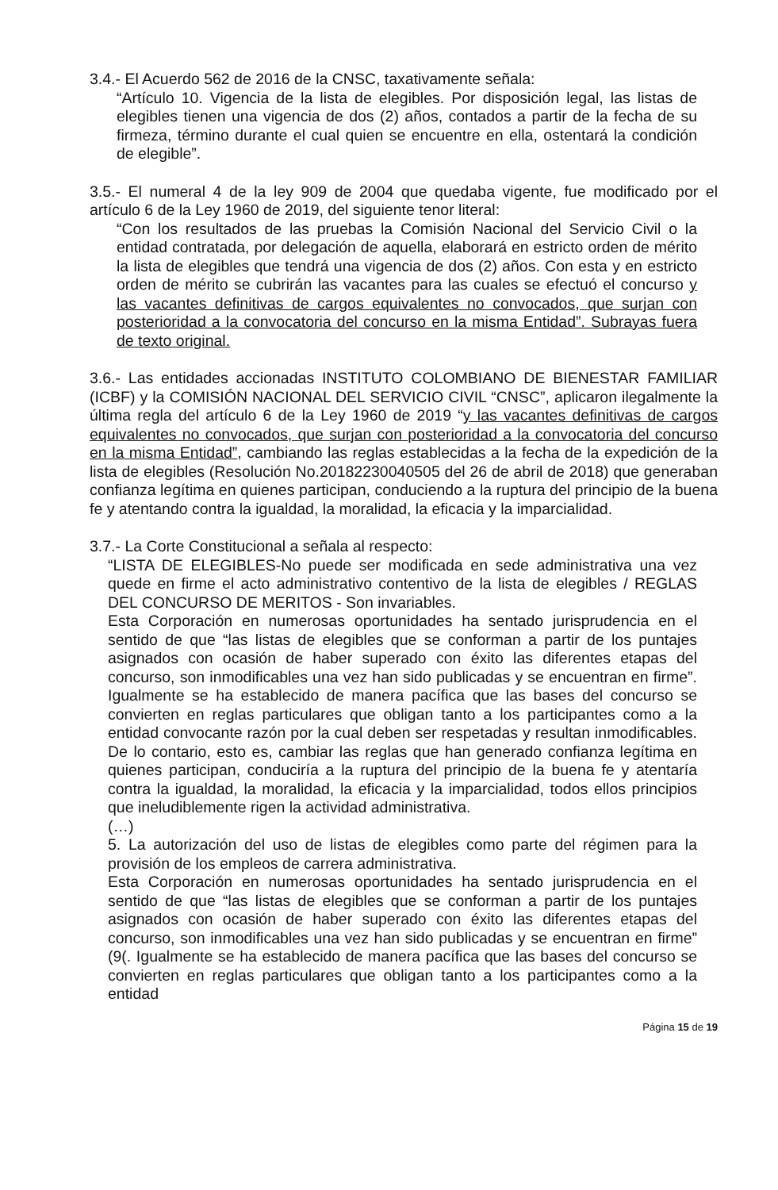3.4.- El Acuerdo 562 de 2016 de la CNSC, taxativamente señala:
“Artículo 10. Vigencia de la lista de elegibles. Por disposición legal, las listas de elegibles tienen una vigencia de dos (2) años, contados a partir de la fecha de su firmeza, término durante el cual quien se encuentre en ella, ostentará la condición de elegible”.
3.5.- El numeral 4 de la ley 909 de 2004 que quedaba vigente, fue modificado por el artículo 6 de la Ley 1960 de 2019, del siguiente tenor literal:
“Con los resultados de las pruebas la Comisión Nacional del Servicio Civil o la entidad contratada, por delegación de aquella, elaborará en estricto orden de mérito la lista de elegibles que tendrá una vigencia de dos (2) años. Con esta y en estricto orden de mérito se cubrirán las vacantes para las cuales se efectuó el concurso y las vacantes definitivas de cargos equivalentes no convocados, que surjan con posterioridad a la convocatoria del concurso en la misma Entidad”. Subrayas fuera de texto original.
3.6.- Las entidades accionadas INSTITUTO COLOMBIANO DE BIENESTAR FAMILIAR (ICBF) y la COMISIÓN NACIONAL DEL SERVICIO CIVIL “CNSC”, aplicaron ilegalmente la última regla del artículo 6 de la Ley 1960 de 2019 “y las vacantes definitivas de cargos equivalentes no convocados, que surjan con posterioridad a la convocatoria del concurso en la misma Entidad”, cambiando las reglas establecidas a la fecha de la expedición de la lista de elegibles (Resolución No.20182230040505 del 26 de abril de 2018) que generaban confianza legítima en quienes participan, conduciendo a la ruptura del principio de la buena fe y atentando contra la igualdad, la moralidad, la eficacia y la imparcialidad.
3.7.- La Corte Constitucional a señala al respecto:
“LISTA DE ELEGIBLES-No puede ser modificada en sede administrativa una vez quede en firme el acto administrativo contentivo de la lista de elegibles / REGLAS DEL CONCURSO DE MERITOS - Son invariables.
Esta Corporación en numerosas oportunidades ha sentado jurisprudencia en el sentido de que “las listas de elegibles que se conforman a partir de los puntajes asignados con ocasión de haber superado con éxito las diferentes etapas del concurso, son inmodificables una vez han sido publicadas y se encuentran en firme”. Igualmente se ha establecido de manera pacífica que las bases del concurso se convierten en reglas particulares que obligan tanto a los participantes como a la entidad convocante razón por la cual deben ser respetadas y resultan inmodificables. De lo contario, esto es, cambiar las reglas que han generado confianza legítima en quienes participan, conduciría a la ruptura del principio de la buena fe y atentaría contra la igualdad, la moralidad, la eficacia y la imparcialidad, todos ellos principios que ineludiblemente rigen la actividad administrativa.
(…)
5. La autorización del uso de listas de elegibles como parte del régimen para la provisión de los empleos de carrera administrativa.
Esta Corporación en numerosas oportunidades ha sentado jurisprudencia en el sentido de que “las listas de elegibles que se conforman a partir de los puntajes asignados con ocasión de haber superado con éxito las diferentes etapas del concurso, son inmodificables una vez han sido publicadas y se encuentran en firme” (9(. Igualmente se ha establecido de manera pacífica que las bases del concurso se convierten en reglas particulares que obligan tanto a los participantes como a la entidad
Página 15 de 19